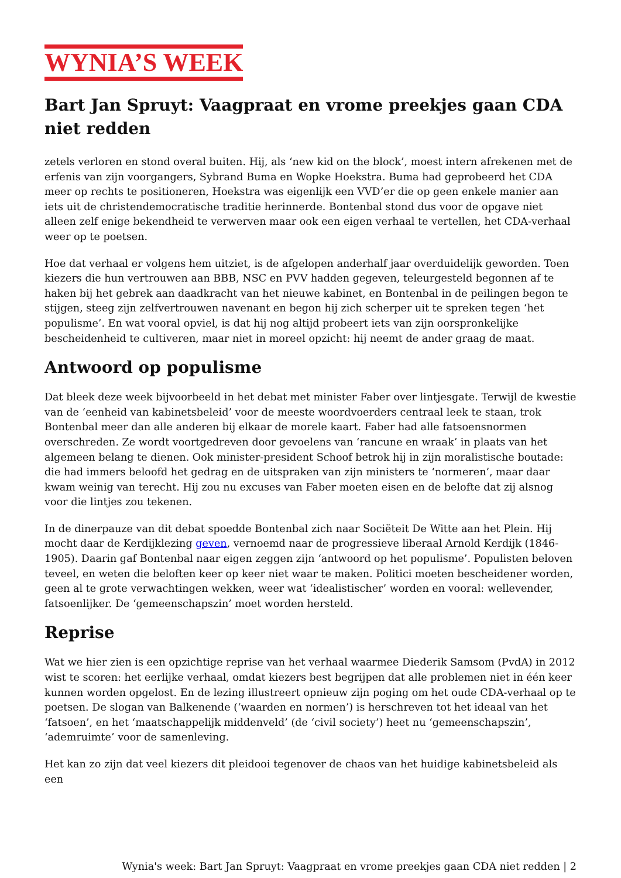WYNIA’S WEEK
Bart Jan Spruyt: Vaagpraat en vrome preekjes gaan CDA niet redden
zetels verloren en stond overal buiten. Hij, als ‘new kid on the block’, moest intern afrekenen met de erfenis van zijn voorgangers, Sybrand Buma en Wopke Hoekstra. Buma had geprobeerd het CDA meer op rechts te positioneren, Hoekstra was eigenlijk een VVD’er die op geen enkele manier aan iets uit de christendemocratische traditie herinnerde. Bontenbal stond dus voor de opgave niet alleen zelf enige bekendheid te verwerven maar ook een eigen verhaal te vertellen, het CDA-verhaal weer op te poetsen.
Hoe dat verhaal er volgens hem uitziet, is de afgelopen anderhalf jaar overduidelijk geworden. Toen kiezers die hun vertrouwen aan BBB, NSC en PVV hadden gegeven, teleurgesteld begonnen af te haken bij het gebrek aan daadkracht van het nieuwe kabinet, en Bontenbal in de peilingen begon te stijgen, steeg zijn zelfvertrouwen navenant en begon hij zich scherper uit te spreken tegen ‘het populisme’. En wat vooral opviel, is dat hij nog altijd probeert iets van zijn oorspronkelijke bescheidenheid te cultiveren, maar niet in moreel opzicht: hij neemt de ander graag de maat.
Antwoord op populisme
Dat bleek deze week bijvoorbeeld in het debat met minister Faber over lintjesgate. Terwijl de kwestie van de ‘eenheid van kabinetsbeleid’ voor de meeste woordvoerders centraal leek te staan, trok Bontenbal meer dan alle anderen bij elkaar de morele kaart. Faber had alle fatsoensnormen overschreden. Ze wordt voortgedreven door gevoelens van ‘rancune en wraak’ in plaats van het algemeen belang te dienen. Ook minister-president Schoof betrok hij in zijn moralistische boutade: die had immers beloofd het gedrag en de uitspraken van zijn ministers te ‘normeren’, maar daar kwam weinig van terecht. Hij zou nu excuses van Faber moeten eisen en de belofte dat zij alsnog voor die lintjes zou tekenen.
In de dinerpauze van dit debat spoedde Bontenbal zich naar Sociëteit De Witte aan het Plein. Hij mocht daar de Kerdijklezing geven, vernoemd naar de progressieve liberaal Arnold Kerdijk (1846-1905). Daarin gaf Bontenbal naar eigen zeggen zijn ‘antwoord op het populisme’. Populisten beloven teveel, en weten die beloften keer op keer niet waar te maken. Politici moeten bescheidener worden, geen al te grote verwachtingen wekken, weer wat ‘idealistischer’ worden en vooral: wellevender, fatsoenlijker. De ‘gemeenschapszin’ moet worden hersteld.
Reprise
Wat we hier zien is een opzichtige reprise van het verhaal waarmee Diederik Samsom (PvdA) in 2012 wist te scoren: het eerlijke verhaal, omdat kiezers best begrijpen dat alle problemen niet in één keer kunnen worden opgelost. En de lezing illustreert opnieuw zijn poging om het oude CDA-verhaal op te poetsen. De slogan van Balkenende (‘waarden en normen’) is herschreven tot het ideaal van het ‘fatsoen’, en het ‘maatschappelijk middenveld’ (de ‘civil society’) heet nu ‘gemeenschapszin’, ‘ademruimte’ voor de samenleving.
Het kan zo zijn dat veel kiezers dit pleidooi tegenover de chaos van het huidige kabinetsbeleid als een
Wynia's week: Bart Jan Spruyt: Vaagpraat en vrome preekjes gaan CDA niet redden | 2